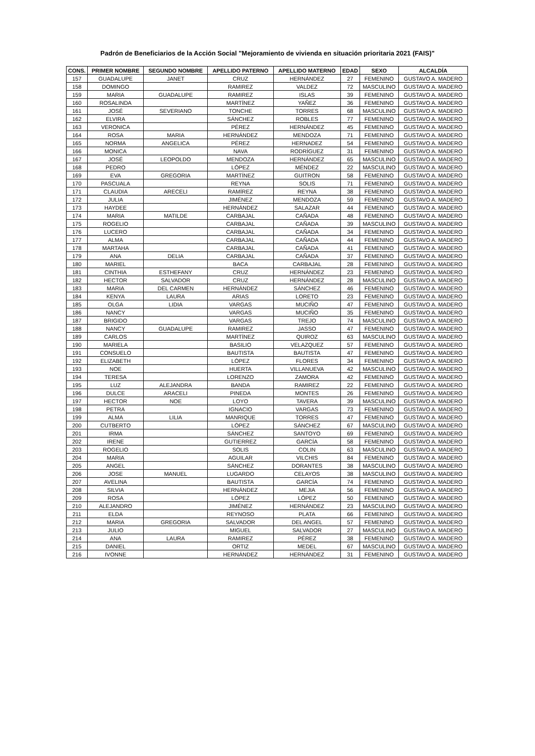Padrón de Beneficiarios de la Acción Social "Mejoramiento de vivienda en situación prioritaria 2021 (FAIS)"
| CONS. | PRIMER NOMBRE | SEGUNDO NOMBRE | APELLIDO PATERNO | APELLIDO MATERNO | EDAD | SEXO | ALCALDÍA |
| --- | --- | --- | --- | --- | --- | --- | --- |
| 157 | GUADALUPE | JANET | CRUZ | HERNÁNDEZ | 27 | FEMENINO | GUSTAVO A. MADERO |
| 158 | DOMINGO | | RAMIREZ | VALDEZ | 72 | MASCULINO | GUSTAVO A. MADERO |
| 159 | MARIA | GUADALUPE | RAMIREZ | ISLAS | 39 | FEMENINO | GUSTAVO A. MADERO |
| 160 | ROSALINDA | | MARTÍNEZ | YAÑEZ | 36 | FEMENINO | GUSTAVO A. MADERO |
| 161 | JOSÉ | SEVERIANO | TONCHE | TORRES | 68 | MASCULINO | GUSTAVO A. MADERO |
| 162 | ELVIRA | | SÁNCHEZ | ROBLES | 77 | FEMENINO | GUSTAVO A. MADERO |
| 163 | VERONICA | | PÉREZ | HERNÁNDEZ | 45 | FEMENINO | GUSTAVO A. MADERO |
| 164 | ROSA | MARIA | HERNÁNDEZ | MENDOZA | 71 | FEMENINO | GUSTAVO A. MADERO |
| 165 | NORMA | ANGELICA | PÉREZ | HERNADEZ | 54 | FEMENINO | GUSTAVO A. MADERO |
| 166 | MONICA | | NAVA | RODRÍGUEZ | 31 | FEMENINO | GUSTAVO A. MADERO |
| 167 | JOSÉ | LEOPOLDO | MENDOZA | HERNÁNDEZ | 65 | MASCULINO | GUSTAVO A. MADERO |
| 168 | PEDRO | | LÓPEZ | MÉNDEZ | 22 | MASCULINO | GUSTAVO A. MADERO |
| 169 | EVA | GREGORIA | MARTÍNEZ | GUITRON | 58 | FEMENINO | GUSTAVO A. MADERO |
| 170 | PASCUALA | | REYNA | SOLIS | 71 | FEMENINO | GUSTAVO A. MADERO |
| 171 | CLAUDIA | ARECELI | RAMÍREZ | REYNA | 38 | FEMENINO | GUSTAVO A. MADERO |
| 172 | JULIA | | JIMÉNEZ | MENDOZA | 59 | FEMENINO | GUSTAVO A. MADERO |
| 173 | HAYDEE | | HERNÁNDEZ | SALAZAR | 44 | FEMENINO | GUSTAVO A. MADERO |
| 174 | MARIA | MATILDE | CARBAJAL | CAÑADA | 48 | FEMENINO | GUSTAVO A. MADERO |
| 175 | ROGELIO | | CARBAJAL | CAÑADA | 39 | MASCULINO | GUSTAVO A. MADERO |
| 176 | LUCERO | | CARBAJAL | CAÑADA | 34 | FEMENINO | GUSTAVO A. MADERO |
| 177 | ALMA | | CARBAJAL | CAÑADA | 44 | FEMENINO | GUSTAVO A. MADERO |
| 178 | MARTAHA | | CARBAJAL | CAÑADA | 41 | FEMENINO | GUSTAVO A. MADERO |
| 179 | ANA | DELIA | CARBAJAL | CAÑADA | 37 | FEMENINO | GUSTAVO A. MADERO |
| 180 | MARIEL | | BACA | CARBAJAL | 28 | FEMENINO | GUSTAVO A. MADERO |
| 181 | CINTHIA | ESTHEFANY | CRUZ | HERNÁNDEZ | 23 | FEMENINO | GUSTAVO A. MADERO |
| 182 | HECTOR | SALVADOR | CRUZ | HERNÁNDEZ | 28 | MASCULINO | GUSTAVO A. MADERO |
| 183 | MARIA | DEL CARMEN | HERNÁNDEZ | SÁNCHEZ | 46 | FEMENINO | GUSTAVO A. MADERO |
| 184 | KENYA | LAURA | ARIAS | LORETO | 23 | FEMENINO | GUSTAVO A. MADERO |
| 185 | OLGA | LIDIA | VARGAS | MUCIÑO | 47 | FEMENINO | GUSTAVO A. MADERO |
| 186 | NANCY | | VARGAS | MUCIÑO | 35 | FEMENINO | GUSTAVO A. MADERO |
| 187 | BRIGIDO | | VARGAS | TREJO | 74 | MASCULINO | GUSTAVO A. MADERO |
| 188 | NANCY | GUADALUPE | RAMIREZ | JASSO | 47 | FEMENINO | GUSTAVO A. MADERO |
| 189 | CARLOS | | MARTÍNEZ | QUIROZ | 63 | MASCULINO | GUSTAVO A. MADERO |
| 190 | MARIELA | | BASILIO | VELAZQUEZ | 57 | FEMENINO | GUSTAVO A. MADERO |
| 191 | CONSUELO | | BAUTISTA | BAUTISTA | 47 | FEMENINO | GUSTAVO A. MADERO |
| 192 | ELIZABETH | | LÓPEZ | FLORES | 34 | FEMENINO | GUSTAVO A. MADERO |
| 193 | NOE | | HUERTA | VILLANUEVA | 42 | MASCULINO | GUSTAVO A. MADERO |
| 194 | TERESA | | LORENZO | ZAMORA | 42 | FEMENINO | GUSTAVO A. MADERO |
| 195 | LUZ | ALEJANDRA | BANDA | RAMIREZ | 22 | FEMENINO | GUSTAVO A. MADERO |
| 196 | DULCE | ARACELI | PINEDA | MONTES | 26 | FEMENINO | GUSTAVO A. MADERO |
| 197 | HECTOR | NOE | LOYO | TAVERA | 39 | MASCULINO | GUSTAVO A. MADERO |
| 198 | PETRA | | IGNACIO | VARGAS | 73 | FEMENINO | GUSTAVO A. MADERO |
| 199 | ALMA | LILIA | MANRIQUE | TORRES | 47 | FEMENINO | GUSTAVO A. MADERO |
| 200 | CUTBERTO | | LÓPEZ | SÁNCHEZ | 67 | MASCULINO | GUSTAVO A. MADERO |
| 201 | IRMA | | SÁNCHEZ | SANTOYO | 69 | FEMENINO | GUSTAVO A. MADERO |
| 202 | IRENE | | GUTIERREZ | GARCÍA | 58 | FEMENINO | GUSTAVO A. MADERO |
| 203 | ROGELIO | | SOLIS | COLIN | 63 | MASCULINO | GUSTAVO A. MADERO |
| 204 | MARIA | | AGUILAR | VILCHIS | 84 | FEMENINO | GUSTAVO A. MADERO |
| 205 | ANGEL | | SÁNCHEZ | DORANTES | 38 | MASCULINO | GUSTAVO A. MADERO |
| 206 | JOSE | MANUEL | LUGARDO | CELAYOS | 38 | MASCULINO | GUSTAVO A. MADERO |
| 207 | AVELINA | | BAUTISTA | GARCÍA | 74 | FEMENINO | GUSTAVO A. MADERO |
| 208 | SILVIA | | HERNÁNDEZ | MEJIA | 56 | FEMENINO | GUSTAVO A. MADERO |
| 209 | ROSA | | LÓPEZ | LÓPEZ | 50 | FEMENINO | GUSTAVO A. MADERO |
| 210 | ALEJANDRO | | JIMÉNEZ | HERNÁNDEZ | 23 | MASCULINO | GUSTAVO A. MADERO |
| 211 | ELDA | | REYNOSO | PLATA | 66 | FEMENINO | GUSTAVO A. MADERO |
| 212 | MARIA | GREGORIA | SALVADOR | DEL ANGEL | 57 | FEMENINO | GUSTAVO A. MADERO |
| 213 | JULIO | | MIGUEL | SALVADOR | 27 | MASCULINO | GUSTAVO A. MADERO |
| 214 | ANA | LAURA | RAMIREZ | PÉREZ | 38 | FEMENINO | GUSTAVO A. MADERO |
| 215 | DANIEL | | ORTIZ | MEDEL | 67 | MASCULINO | GUSTAVO A. MADERO |
| 216 | IVONNE | | HERNÁNDEZ | HERNÁNDEZ | 31 | FEMENINO | GUSTAVO A. MADERO |